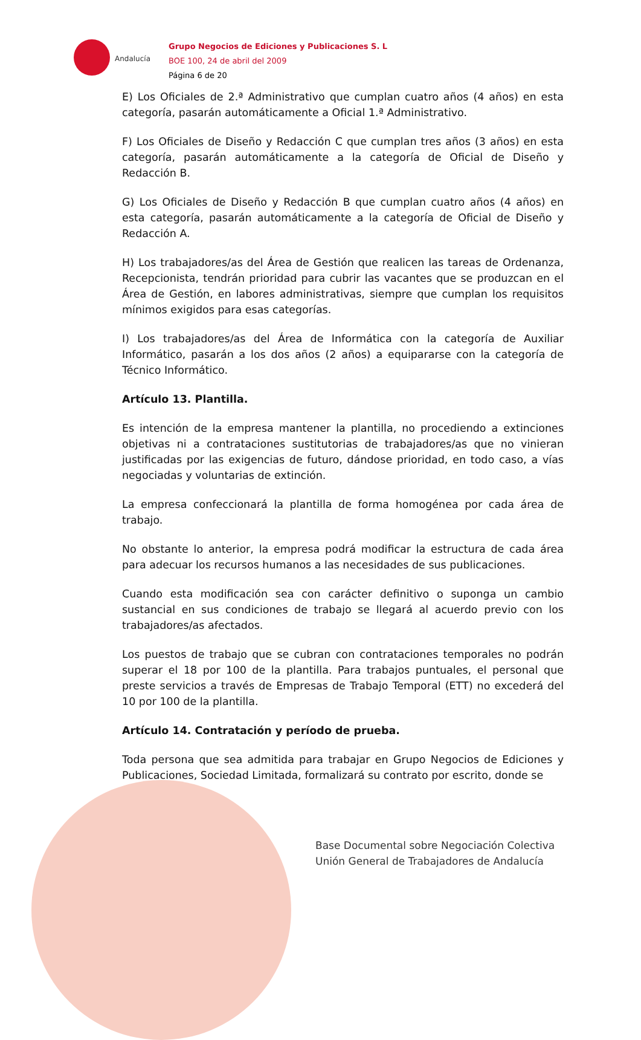Andalucía
Grupo Negocios de Ediciones y Publicaciones S. L
BOE 100, 24 de abril del 2009
Página 6 de 20
E) Los Oficiales de 2.ª Administrativo que cumplan cuatro años (4 años) en esta categoría, pasarán automáticamente a Oficial 1.ª Administrativo.
F) Los Oficiales de Diseño y Redacción C que cumplan tres años (3 años) en esta categoría, pasarán automáticamente a la categoría de Oficial de Diseño y Redacción B.
G) Los Oficiales de Diseño y Redacción B que cumplan cuatro años (4 años) en esta categoría, pasarán automáticamente a la categoría de Oficial de Diseño y Redacción A.
H) Los trabajadores/as del Área de Gestión que realicen las tareas de Ordenanza, Recepcionista, tendrán prioridad para cubrir las vacantes que se produzcan en el Área de Gestión, en labores administrativas, siempre que cumplan los requisitos mínimos exigidos para esas categorías.
I) Los trabajadores/as del Área de Informática con la categoría de Auxiliar Informático, pasarán a los dos años (2 años) a equipararse con la categoría de Técnico Informático.
Artículo 13. Plantilla.
Es intención de la empresa mantener la plantilla, no procediendo a extinciones objetivas ni a contrataciones sustitutorias de trabajadores/as que no vinieran justificadas por las exigencias de futuro, dándose prioridad, en todo caso, a vías negociadas y voluntarias de extinción.
La empresa confeccionará la plantilla de forma homogénea por cada área de trabajo.
No obstante lo anterior, la empresa podrá modificar la estructura de cada área para adecuar los recursos humanos a las necesidades de sus publicaciones.
Cuando esta modificación sea con carácter definitivo o suponga un cambio sustancial en sus condiciones de trabajo se llegará al acuerdo previo con los trabajadores/as afectados.
Los puestos de trabajo que se cubran con contrataciones temporales no podrán superar el 18 por 100 de la plantilla. Para trabajos puntuales, el personal que preste servicios a través de Empresas de Trabajo Temporal (ETT) no excederá del 10 por 100 de la plantilla.
Artículo 14. Contratación y período de prueba.
Toda persona que sea admitida para trabajar en Grupo Negocios de Ediciones y Publicaciones, Sociedad Limitada, formalizará su contrato por escrito, donde se
Base Documental sobre Negociación Colectiva
Unión General de Trabajadores de Andalucía